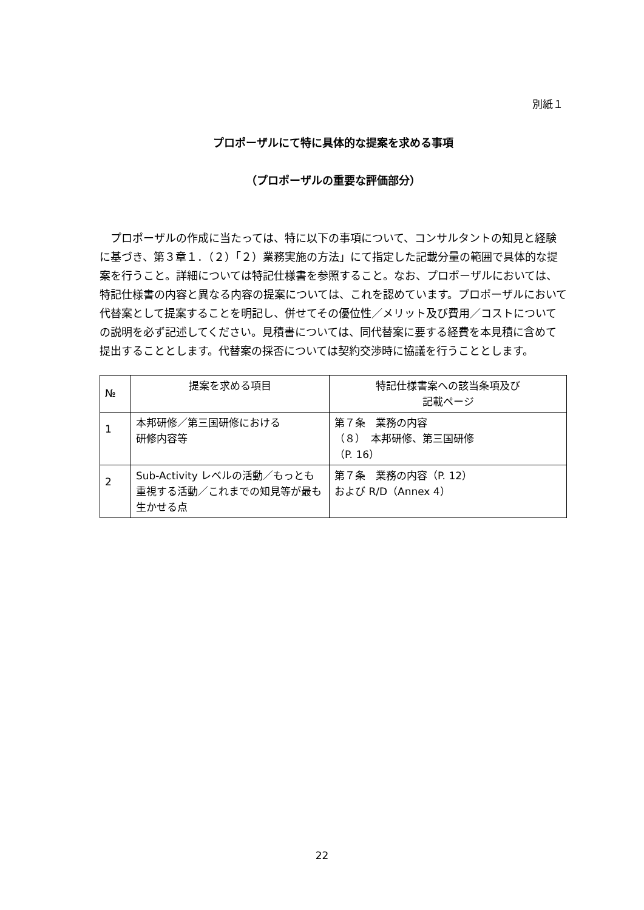別紙１
プロポーザルにて特に具体的な提案を求める事項
（プロポーザルの重要な評価部分）
プロポーザルの作成に当たっては、特に以下の事項について、コンサルタントの知見と経験に基づき、第３章１．（２）「２）業務実施の方法」にて指定した記載分量の範囲で具体的な提案を行うこと。詳細については特記仕様書を参照すること。なお、プロポーザルにおいては、特記仕様書の内容と異なる内容の提案については、これを認めています。プロポーザルにおいて代替案として提案することを明記し、併せてその優位性／メリット及び費用／コストについての説明を必ず記述してください。見積書については、同代替案に要する経費を本見積に含めて提出することとします。代替案の採否については契約交渉時に協議を行うこととします。
| № | 提案を求める項目 | 特記仕様書案への該当条項及び 記載ページ |
| --- | --- | --- |
| 1 | 本邦研修／第三国研修における 研修内容等 | 第７条 業務の内容 （８） 本邦研修、第三国研修 （P. 16） |
| 2 | Sub-Activity レベルの活動／もっとも重視する活動／これまでの知見等が最も生かせる点 | 第７条 業務の内容（P. 12） および R/D（Annex 4） |
22